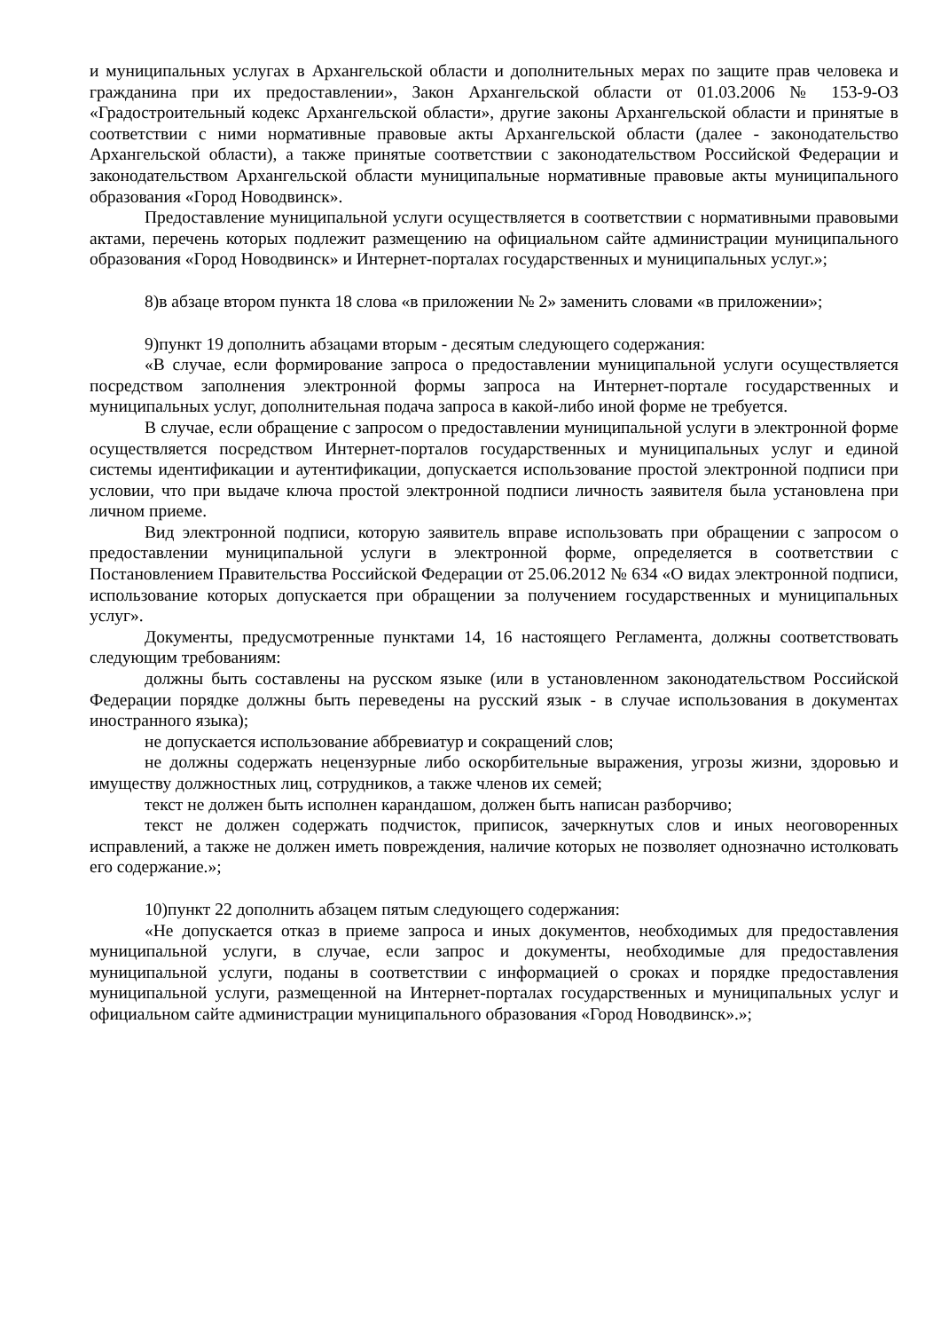и муниципальных услугах в Архангельской области и дополнительных мерах по защите прав человека и гражданина при их предоставлении», Закон Архангельской области от 01.03.2006 № 153-9-ОЗ «Градостроительный кодекс Архангельской области», другие законы Архангельской области и принятые в соответствии с ними нормативные правовые акты Архангельской области (далее - законодательство Архангельской области), а также принятые соответствии с законодательством Российской Федерации и законодательством Архангельской области муниципальные нормативные правовые акты муниципального образования «Город Новодвинск».
Предоставление муниципальной услуги осуществляется в соответствии с нормативными правовыми актами, перечень которых подлежит размещению на официальном сайте администрации муниципального образования «Город Новодвинск» и Интернет-порталах государственных и муниципальных услуг.»;
8)в абзаце втором пункта 18 слова «в приложении № 2» заменить словами «в приложении»;
9)пункт 19 дополнить абзацами вторым - десятым следующего содержания:
«В случае, если формирование запроса о предоставлении муниципальной услуги осуществляется посредством заполнения электронной формы запроса на Интернет-портале государственных и муниципальных услуг, дополнительная подача запроса в какой-либо иной форме не требуется.
В случае, если обращение с запросом о предоставлении муниципальной услуги в электронной форме осуществляется посредством Интернет-порталов государственных и муниципальных услуг и единой системы идентификации и аутентификации, допускается использование простой электронной подписи при условии, что при выдаче ключа простой электронной подписи личность заявителя была установлена при личном приеме.
Вид электронной подписи, которую заявитель вправе использовать при обращении с запросом о предоставлении муниципальной услуги в электронной форме, определяется в соответствии с Постановлением Правительства Российской Федерации от 25.06.2012 № 634 «О видах электронной подписи, использование которых допускается при обращении за получением государственных и муниципальных услуг».
Документы, предусмотренные пунктами 14, 16 настоящего Регламента, должны соответствовать следующим требованиям:
должны быть составлены на русском языке (или в установленном законодательством Российской Федерации порядке должны быть переведены на русский язык - в случае использования в документах иностранного языка);
не допускается использование аббревиатур и сокращений слов;
не должны содержать нецензурные либо оскорбительные выражения, угрозы жизни, здоровью и имуществу должностных лиц, сотрудников, а также членов их семей;
текст не должен быть исполнен карандашом, должен быть написан разборчиво;
текст не должен содержать подчисток, приписок, зачеркнутых слов и иных неоговоренных исправлений, а также не должен иметь повреждения, наличие которых не позволяет однозначно истолковать его содержание.»;
10)пункт 22 дополнить абзацем пятым следующего содержания:
«Не допускается отказ в приеме запроса и иных документов, необходимых для предоставления муниципальной услуги, в случае, если запрос и документы, необходимые для предоставления муниципальной услуги, поданы в соответствии с информацией о сроках и порядке предоставления муниципальной услуги, размещенной на Интернет-порталах государственных и муниципальных услуг и официальном сайте администрации муниципального образования «Город Новодвинск».»;